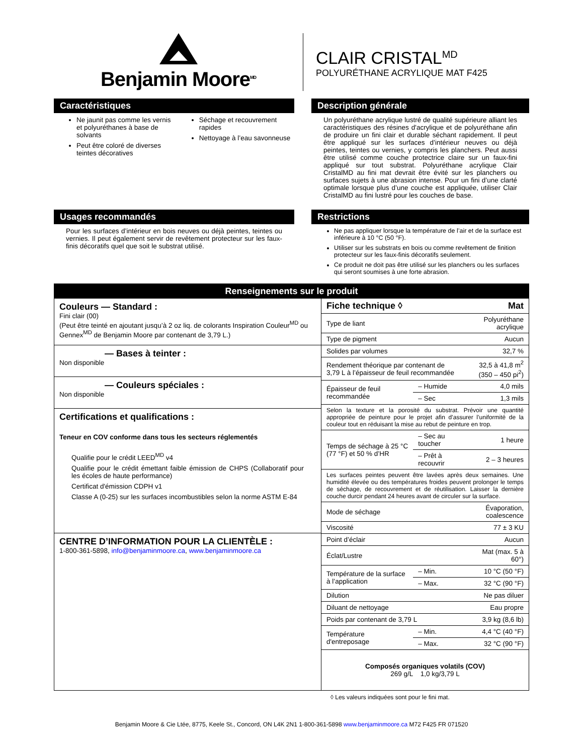Benjamin Moore<sup>MD</sup>
CLAIR CRISTAL<sup>MD</sup>
POLYURÉTHANE ACRYLIQUE MAT F425
Caractéristiques
Ne jaunit pas comme les vernis et polyuréthanes à base de solvants
Peut être coloré de diverses teintes décoratives
Séchage et recouvrement rapides
Nettoyage à l’eau savonneuse
Description générale
Un polyuréthane acrylique lustré de qualité supérieure alliant les caractéristiques des résines d'acrylique et de polyuréthane afin de produire un fini clair et durable séchant rapidement. Il peut être appliqué sur les surfaces d’intérieur neuves ou déjà peintes, teintes ou vernies, y compris les planchers. Peut aussi être utilisé comme couche protectrice claire sur un faux-fini appliqué sur tout substrat. Polyuréthane acrylique Clair CristalMD au fini mat devrait être évité sur les planchers ou surfaces sujets à une abrasion intense. Pour un fini d’une clarté optimale lorsque plus d’une couche est appliquée, utiliser Clair CristalMD au fini lustré pour les couches de base.
Usages recommandés
Pour les surfaces d’intérieur en bois neuves ou déjà peintes, teintes ou vernies. Il peut également servir de revêtement protecteur sur les faux-finis décoratifs quel que soit le substrat utilisé.
Restrictions
Ne pas appliquer lorsque la température de l’air et de la surface est inférieure à 10 °C (50 °F).
Utiliser sur les substrats en bois ou comme revêtement de finition protecteur sur les faux-finis décoratifs seulement.
Ce produit ne doit pas être utilisé sur les planchers ou les surfaces qui seront soumises à une forte abrasion.
Renseignements sur le produit
Couleurs — Standard :
Fini clair (00)
(Peut être teinté en ajoutant jusqu’à 2 oz liq. de colorants Inspiration Couleur<sup>MD</sup> ou Gennex<sup>MD</sup> de Benjamin Moore par contenant de 3,79 L.)
— Bases à teinter :
Non disponible
— Couleurs spéciales :
Non disponible
Certifications et qualifications :
Teneur en COV conforme dans tous les secteurs réglementés
Qualifie pour le crédit LEED<sup>MD</sup> v4
Qualifie pour le crédit émettant faible émission de CHPS (Collaboratif pour les écoles de haute performance)
Certificat d'émission CDPH v1
Classe A (0-25) sur les surfaces incombustibles selon la norme ASTM E-84
CENTRE D’INFORMATION POUR LA CLIENTÈLE :
1-800-361-5898, info@benjaminmoore.ca, www.benjaminmoore.ca
| Fiche technique ◊ | | Mat |
| Type de liant | | Polyuréthane acrylique |
| Type de pigment | | Aucun |
| Solides par volumes | | 32,7 % |
| Rendement théorique par contenant de 3,79 L à l’épaisseur de feuil recommandée | | 32,5 à 41,8 m<sup>2</sup> (350 – 450 pi<sup>2</sup>) |
| Épaisseur de feuil recommandée | – Humide | 4,0 mils |
| | – Sec | 1,3 mils |
| Selon la texture et la porosité du substrat. Prévoir une quantité appropriée de peinture pour le projet afin d’assurer l’uniformité de la couleur tout en réduisant la mise au rebut de peinture en trop. | | |
| Temps de séchage à 25 °C (77 °F) et 50 % d’HR | – Sec au toucher | 1 heure |
| | – Prêt à recouvrir | 2 – 3 heures |
| Les surfaces peintes peuvent être lavées après deux semaines. Une humidité élevée ou des températures froides peuvent prolonger le temps de séchage, de recouvrement et de réutilisation. Laisser la dernière couche durcir pendant 24 heures avant de circuler sur la surface. | | |
| Mode de séchage | | Évaporation, coalescence |
| Viscosité | | 77 ± 3 KU |
| Point d’éclair | | Aucun |
| Éclat/Lustre | | Mat (max. 5 à 60°) |
| Température de la surface à l’application | – Min. | 10 °C (50 °F) |
| | – Max. | 32 °C (90 °F) |
| Dilution | | Ne pas diluer |
| Diluant de nettoyage | | Eau propre |
| Poids par contenant de 3,79 L | | 3,9 kg (8,6 lb) |
| Température d'entreposage | – Min. | 4,4 °C (40 °F) |
| | – Max. | 32 °C (90 °F) |
| Composés organiques volatils (COV) 269 g/L 1,0 kg/3,79 L | | |
◊ Les valeurs indiquées sont pour le fini mat.
Benjamin Moore & Cie Ltée, 8775, Keele St., Concord, ON L4K 2N1 1-800-361-5898 www.benjaminmoore.ca M72 F425 FR 071520